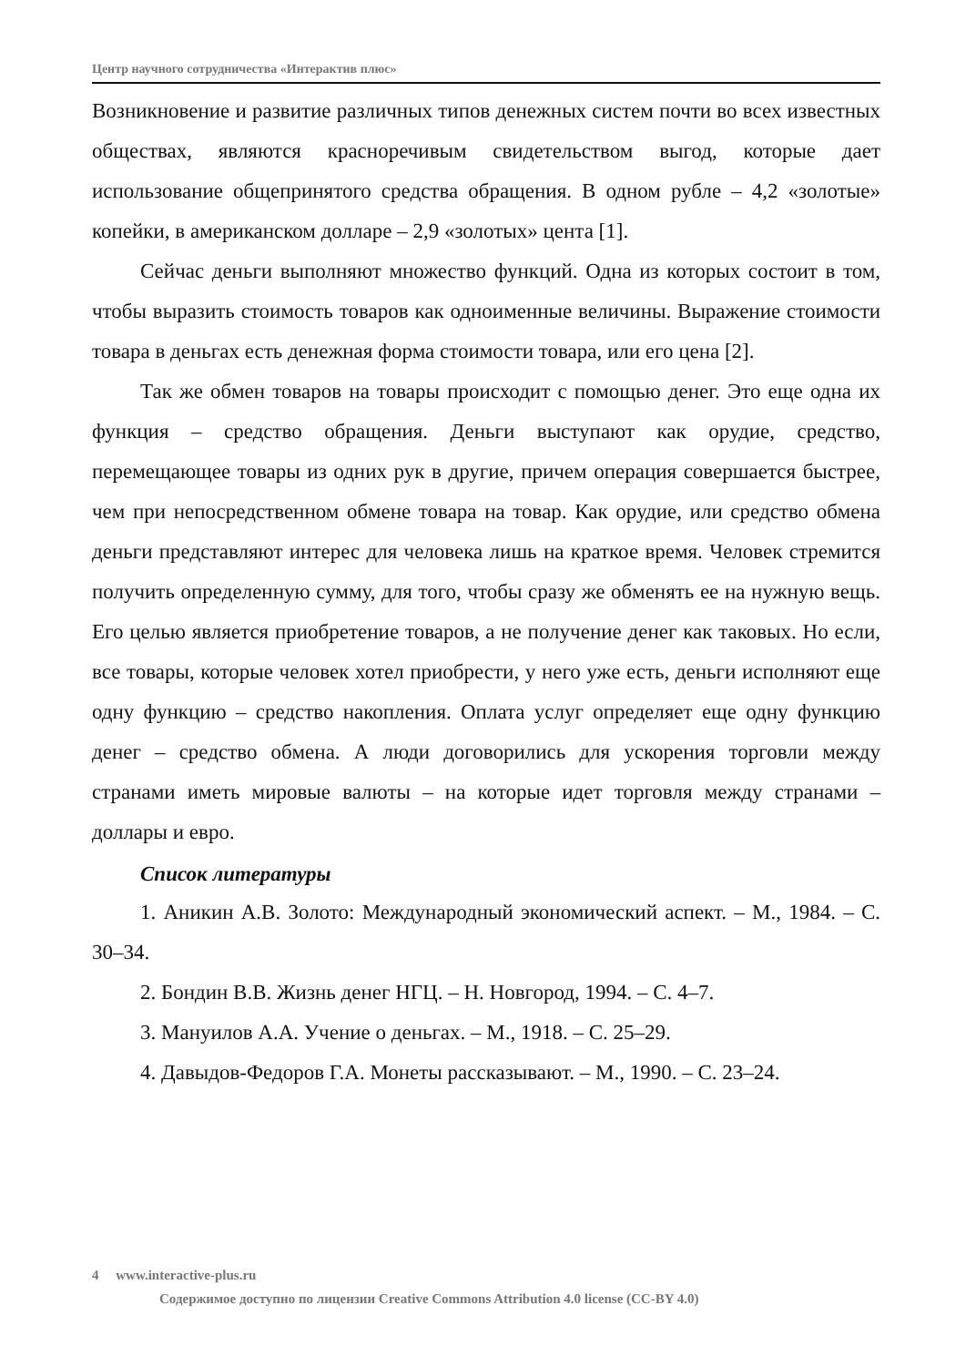Центр научного сотрудничества «Интерактив плюс»
Возникновение и развитие различных типов денежных систем почти во всех известных обществах, являются красноречивым свидетельством выгод, которые дает использование общепринятого средства обращения. В одном рубле – 4,2 «золотые» копейки, в американском долларе – 2,9 «золотых» цента [1].
Сейчас деньги выполняют множество функций. Одна из которых состоит в том, чтобы выразить стоимость товаров как одноименные величины. Выражение стоимости товара в деньгах есть денежная форма стоимости товара, или его цена [2].
Так же обмен товаров на товары происходит с помощью денег. Это еще одна их функция – средство обращения. Деньги выступают как орудие, средство, перемещающее товары из одних рук в другие, причем операция совершается быстрее, чем при непосредственном обмене товара на товар. Как орудие, или средство обмена деньги представляют интерес для человека лишь на краткое время. Человек стремится получить определенную сумму, для того, чтобы сразу же обменять ее на нужную вещь. Его целью является приобретение товаров, а не получение денег как таковых. Но если, все товары, которые человек хотел приобрести, у него уже есть, деньги исполняют еще одну функцию – средство накопления. Оплата услуг определяет еще одну функцию денег – средство обмена. А люди договорились для ускорения торговли между странами иметь мировые валюты – на которые идет торговля между странами – доллары и евро.
Список литературы
1. Аникин А.В. Золото: Международный экономический аспект. – М., 1984. – С. 30–34.
2. Бондин В.В. Жизнь денег НГЦ. – Н. Новгород, 1994. – С. 4–7.
3. Мануилов А.А. Учение о деньгах. – М., 1918. – С. 25–29.
4. Давыдов-Федоров Г.А. Монеты рассказывают. – М., 1990. – С. 23–24.
4 www.interactive-plus.ru
Содержимое доступно по лицензии Creative Commons Attribution 4.0 license (CC-BY 4.0)